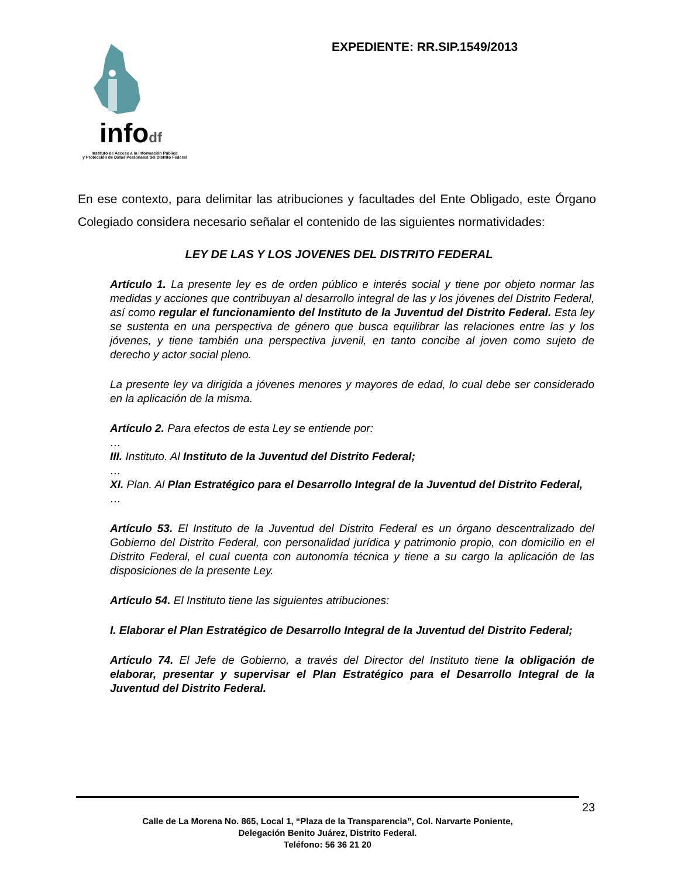infodf
Instituto de Acceso a la Información Pública
y Protección de Datos Personales del Distrito Federal
EXPEDIENTE: RR.SIP.1549/2013
En ese contexto, para delimitar las atribuciones y facultades del Ente Obligado, este Órgano Colegiado considera necesario señalar el contenido de las siguientes normatividades:
LEY DE LAS Y LOS JOVENES DEL DISTRITO FEDERAL
Artículo 1. La presente ley es de orden público e interés social y tiene por objeto normar las medidas y acciones que contribuyan al desarrollo integral de las y los jóvenes del Distrito Federal, así como regular el funcionamiento del Instituto de la Juventud del Distrito Federal. Esta ley se sustenta en una perspectiva de género que busca equilibrar las relaciones entre las y los jóvenes, y tiene también una perspectiva juvenil, en tanto concibe al joven como sujeto de derecho y actor social pleno.
La presente ley va dirigida a jóvenes menores y mayores de edad, lo cual debe ser considerado en la aplicación de la misma.
Artículo 2. Para efectos de esta Ley se entiende por:
…
III. Instituto. Al Instituto de la Juventud del Distrito Federal;
…
XI. Plan. Al Plan Estratégico para el Desarrollo Integral de la Juventud del Distrito Federal,
…
Artículo 53. El Instituto de la Juventud del Distrito Federal es un órgano descentralizado del Gobierno del Distrito Federal, con personalidad jurídica y patrimonio propio, con domicilio en el Distrito Federal, el cual cuenta con autonomía técnica y tiene a su cargo la aplicación de las disposiciones de la presente Ley.
Artículo 54. El Instituto tiene las siguientes atribuciones:
I. Elaborar el Plan Estratégico de Desarrollo Integral de la Juventud del Distrito Federal;
Artículo 74. El Jefe de Gobierno, a través del Director del Instituto tiene la obligación de elaborar, presentar y supervisar el Plan Estratégico para el Desarrollo Integral de la Juventud del Distrito Federal.
23
Calle de La Morena No. 865, Local 1, “Plaza de la Transparencia”, Col. Narvarte Poniente,
Delegación Benito Juárez, Distrito Federal.
Teléfono: 56 36 21 20